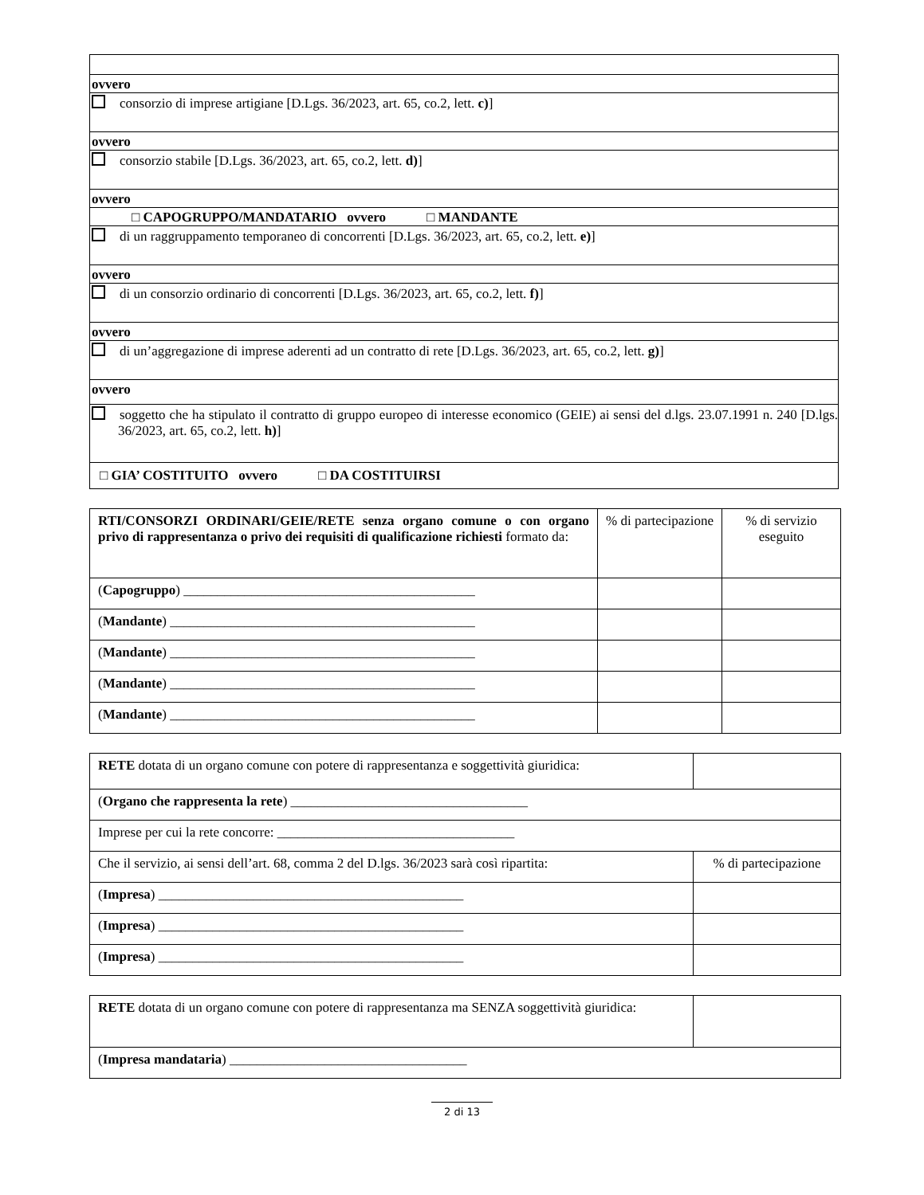ovvero
consorzio di imprese artigiane [D.Lgs. 36/2023, art. 65, co.2, lett. c)]
ovvero
consorzio stabile [D.Lgs. 36/2023, art. 65, co.2, lett. d)]
ovvero
□ CAPOGRUPPO/MANDATARIO ovvero □ MANDANTE
di un raggruppamento temporaneo di concorrenti [D.Lgs. 36/2023, art. 65, co.2, lett. e)]
ovvero
di un consorzio ordinario di concorrenti [D.Lgs. 36/2023, art. 65, co.2, lett. f)]
ovvero
di un’aggregazione di imprese aderenti ad un contratto di rete [D.Lgs. 36/2023, art. 65, co.2, lett. g)]
ovvero
soggetto che ha stipulato il contratto di gruppo europeo di interesse economico (GEIE) ai sensi del d.lgs. 23.07.1991 n. 240 [D.lgs. 36/2023, art. 65, co.2, lett. h)]
□ GIA’ COSTITUITO ovvero □ DA COSTITUIRSI
| RTI/CONSORZI ORDINARI/GEIE/RETE senza organo comune o con organo privo di rappresentanza o privo dei requisiti di qualificazione richiesti formato da: | % di partecipazione | % di servizio eseguito |
| ( Capogruppo ) ___________________________________________ | | |
| ( Mandante ) _____________________________________________ | | |
| ( Mandante ) _____________________________________________ | | |
| ( Mandante ) _____________________________________________ | | |
| ( Mandante ) _____________________________________________ | | |
| RETE dotata di un organo comune con potere di rappresentanza e soggettività giuridica: | |
| ( Organo che rappresenta la rete ) ___________________________________ | |
| Imprese per cui la rete concorre: ___________________________________ | |
| Che il servizio, ai sensi dell’art. 68, comma 2 del D.lgs. 36/2023 sarà così ripartita: | % di partecipazione |
| ( Impresa ) _____________________________________________ | |
| ( Impresa ) _____________________________________________ | |
| ( Impresa ) _____________________________________________ | |
| RETE dotata di un organo comune con potere di rappresentanza ma SENZA soggettività giuridica: | |
| ( Impresa mandataria ) ___________________________________ | |
2 di 13